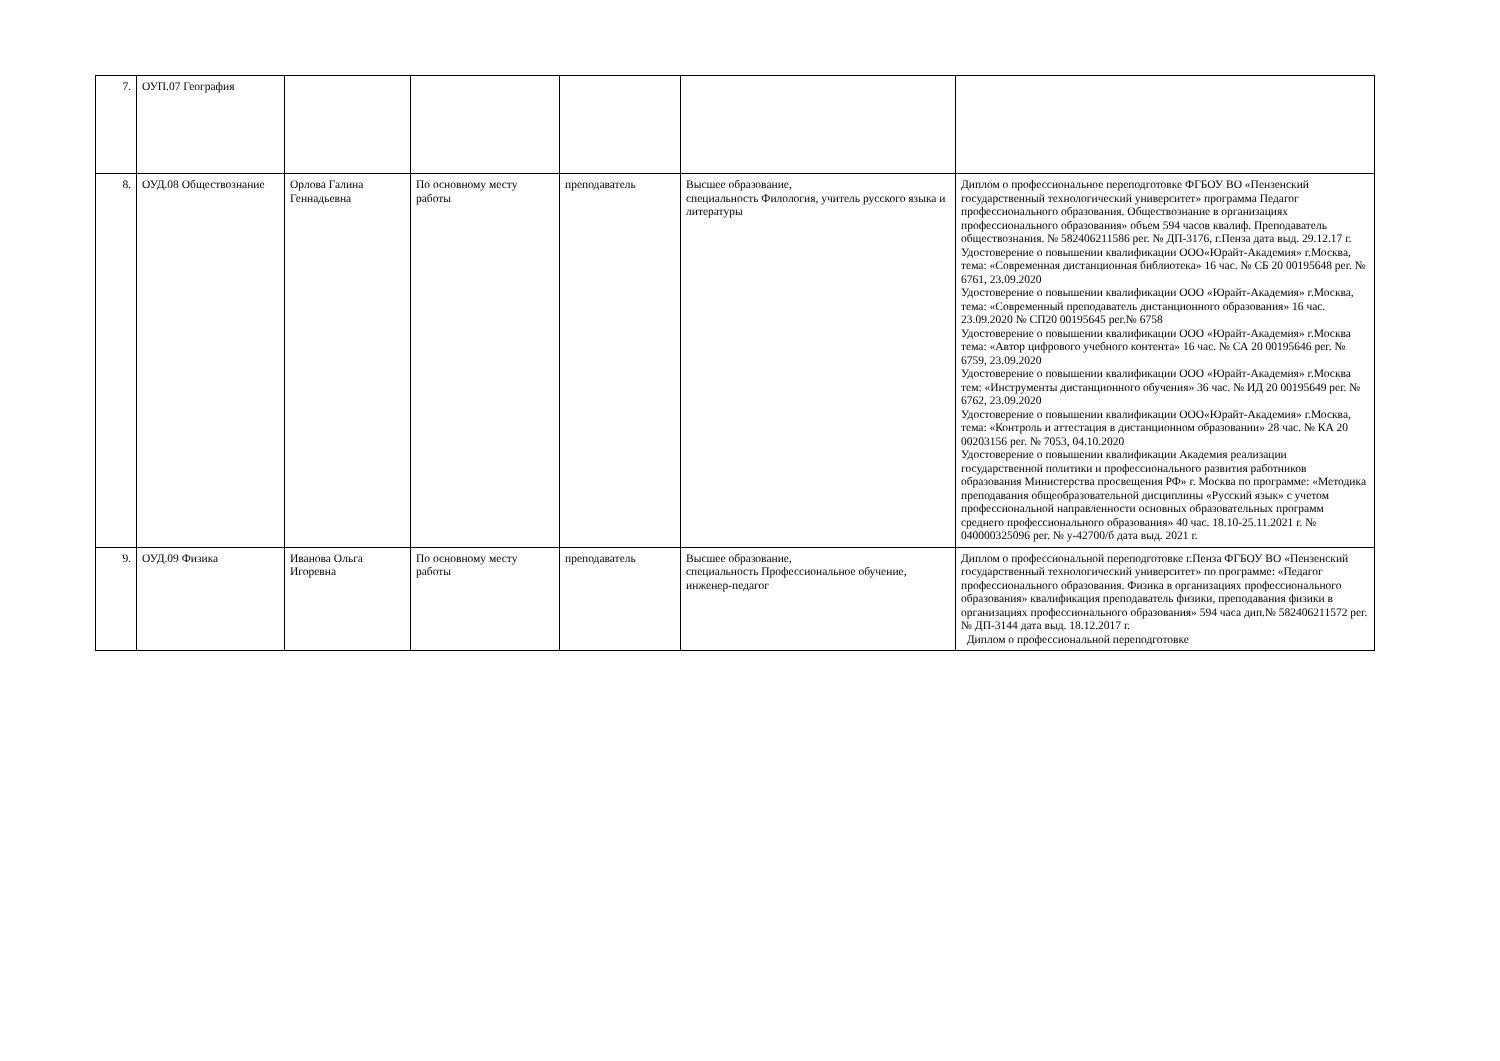| 7. | ОУП.07 География | | | | | |
| 8. | ОУД.08 Обществознание | Орлова Галина Геннадьевна | По основному месту работы | преподаватель | Высшее образование, специальность Филология, учитель русского языка и литературы | Диплом о профессиональное переподготовке ФГБОУ ВО «Пензенский государственный технологический университет» программа Педагог профессионального образования. Обществознание в организациях профессионального образования» объем 594 часов квалиф. Преподаватель обществознания. № 582406211586 рег. № ДП-3176, г.Пенза дата выд. 29.12.17 г. Удостоверение о повышении квалификации ООО«Юрайт-Академия» г.Москва, тема: «Современная дистанционная библиотека» 16 час. № СБ 20 00195648 рег. № 6761, 23.09.2020 Удостоверение о повышении квалификации ООО «Юрайт-Академия» г.Москва, тема: «Современный преподаватель дистанционного образования» 16 час. 23.09.2020 № СП20 00195645 рег.№ 6758 Удостоверение о повышении квалификации ООО «Юрайт-Академия» г.Москва тема: «Автор цифрового учебного контента» 16 час. № СА 20 00195646 рег. № 6759, 23.09.2020 Удостоверение о повышении квалификации ООО «Юрайт-Академия» г.Москва тем: «Инструменты дистанционного обучения» 36 час. № ИД 20 00195649 рег. № 6762, 23.09.2020 Удостоверение о повышении квалификации ООО«Юрайт-Академия» г.Москва, тема: «Контроль и аттестация в дистанционном образовании» 28 час. № КА 20 00203156 рег. № 7053, 04.10.2020 Удостоверение о повышении квалификации Академия реализации государственной политики и профессионального развития работников образования Министерства просвещения РФ» г. Москва по программе: «Методика преподавания общеобразовательной дисциплины «Русский язык» с учетом профессиональной направленности основных образовательных программ среднего профессионального образования» 40 час. 18.10-25.11.2021 г. № 040000325096 рег. № у-42700/б дата выд. 2021 г. |
| 9. | ОУД.09 Физика | Иванова Ольга Игоревна | По основному месту работы | преподаватель | Высшее образование, специальность Профессиональное обучение, инженер-педагог | Диплом о профессиональной переподготовке г.Пенза ФГБОУ ВО «Пензенский государственный технологический университет» по программе: «Педагог профессионального образования. Физика в организациях профессионального образования» квалификация преподаватель физики, преподавания физики в организациях профессионального образования» 594 часа дип.№ 582406211572 рег.№ ДП-3144 дата выд. 18.12.2017 г. Диплом о профессиональной переподготовке |